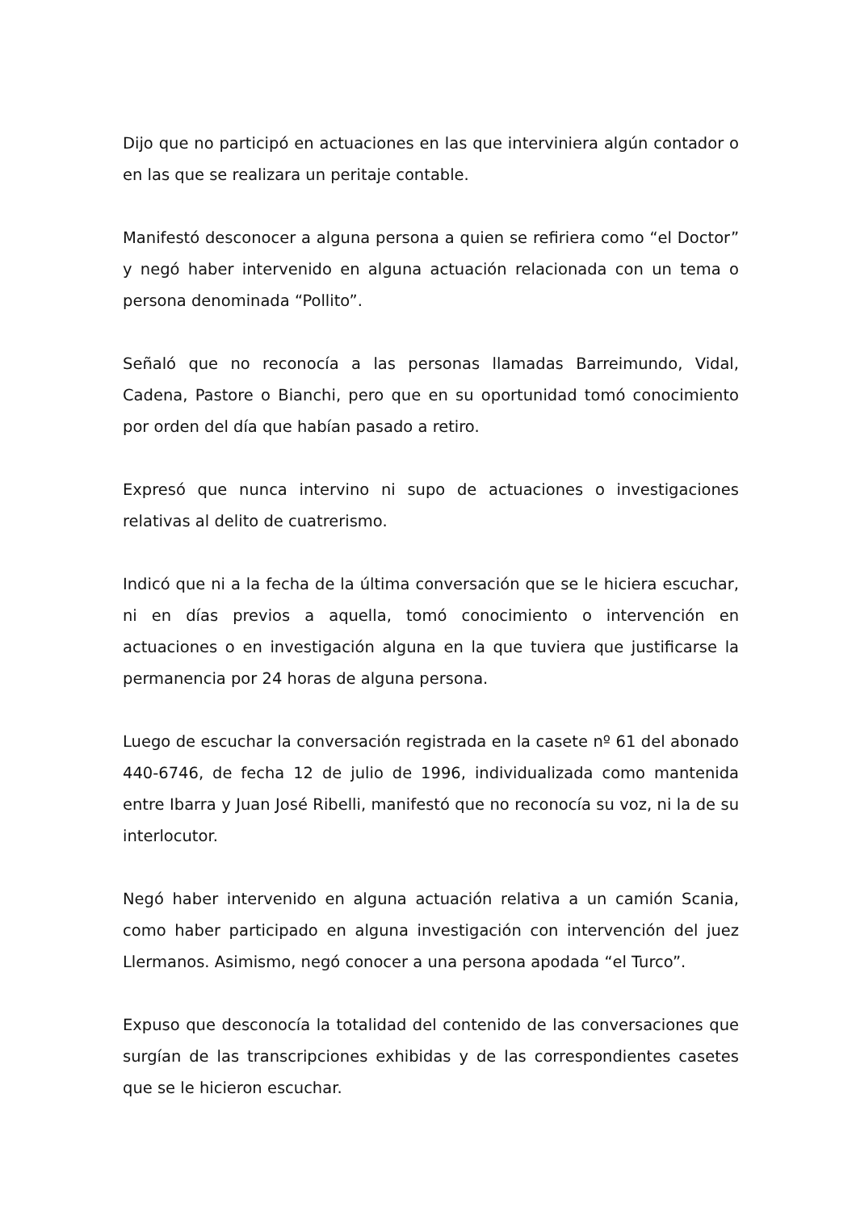Dijo que no participó en actuaciones en las que interviniera algún contador o en las que se realizara un peritaje contable.
Manifestó desconocer a alguna persona a quien se refiriera como “el Doctor” y negó haber intervenido en alguna actuación relacionada con un tema o persona denominada “Pollito”.
Señaló que no reconocía a las personas llamadas Barreimundo, Vidal, Cadena, Pastore o Bianchi, pero que en su oportunidad tomó conocimiento por orden del día que habían pasado a retiro.
Expresó que nunca intervino ni supo de actuaciones o investigaciones relativas al delito de cuatrerismo.
Indicó que ni a la fecha de la última conversación que se le hiciera escuchar, ni en días previos a aquella, tomó conocimiento o intervención en actuaciones o en investigación alguna en la que tuviera que justificarse la permanencia por 24 horas de alguna persona.
Luego de escuchar la conversación registrada en la casete nº 61 del abonado 440-6746, de fecha 12 de julio de 1996, individualizada como mantenida entre Ibarra y Juan José Ribelli, manifestó que no reconocía su voz, ni la de su interlocutor.
Negó haber intervenido en alguna actuación relativa a un camión Scania, como haber participado en alguna investigación con intervención del juez Llermanos. Asimismo, negó conocer a una persona apodada “el Turco”.
Expuso que desconocía la totalidad del contenido de las conversaciones que surgían de las transcripciones exhibidas y de las correspondientes casetes que se le hicieron escuchar.